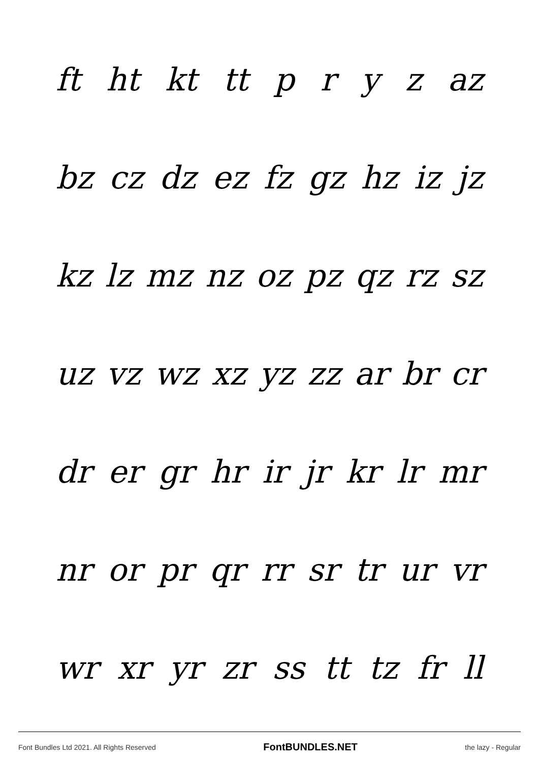ft ht kt tt pryz az
bz cz dz ez fz gz hz iz jz
kz lz mz nz oz pz qz rz sz
uz vz wz xz yz zz ar br cr
dr er gr hr ir jr kr lr mr
nr or pr qr rr sr tr ur vr
wr xr yr zr ss tt tz fr ll
Font Bundles Ltd 2021. All Rights Reserved FontBUNDLES.NET the lazy - Regular